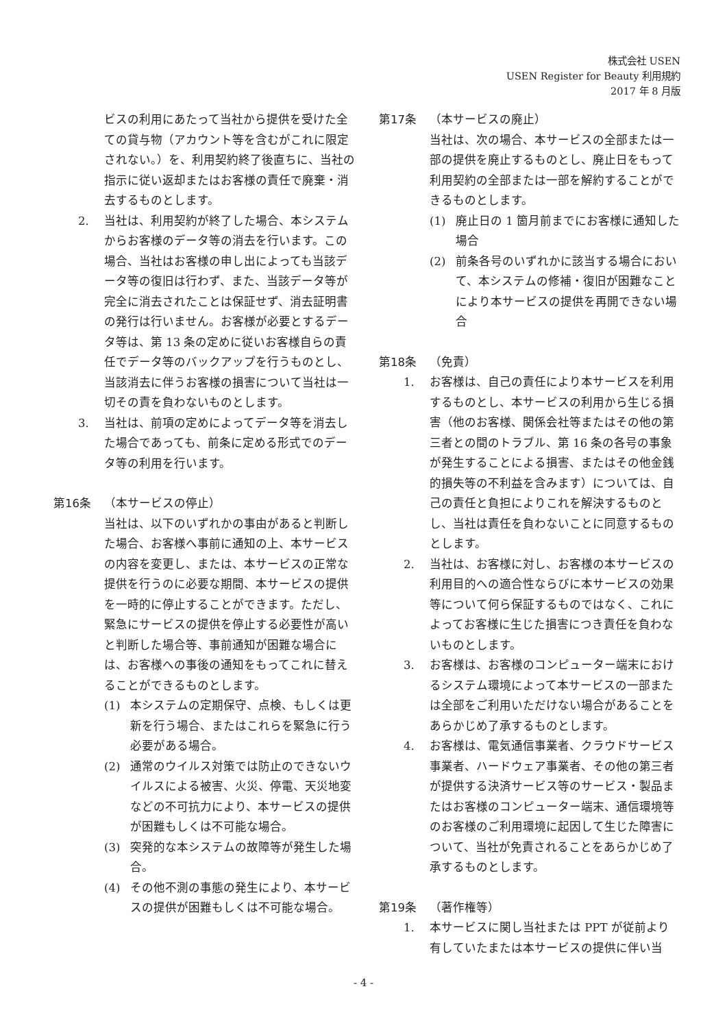株式会社 USEN
USEN Register for Beauty 利用規約
2017 年 8 月版
ビスの利用にあたって当社から提供を受けた全ての貸与物（アカウント等を含むがこれに限定されない。）を、利用契約終了後直ちに、当社の指示に従い返却またはお客様の責任で廃棄・消去するものとします。
2. 当社は、利用契約が終了した場合、本システムからお客様のデータ等の消去を行います。この場合、当社はお客様の申し出によっても当該データ等の復旧は行わず、また、当該データ等が完全に消去されたことは保証せず、消去証明書の発行は行いません。お客様が必要とするデータ等は、第 13 条の定めに従いお客様自らの責任でデータ等のバックアップを行うものとし、当該消去に伴うお客様の損害について当社は一切その責を負わないものとします。
3. 当社は、前項の定めによってデータ等を消去した場合であっても、前条に定める形式でのデータ等の利用を行います。
第16条 （本サービスの停止）
当社は、以下のいずれかの事由があると判断した場合、お客様へ事前に通知の上、本サービスの内容を変更し、または、本サービスの正常な提供を行うのに必要な期間、本サービスの提供を一時的に停止することができます。ただし、緊急にサービスの提供を停止する必要性が高いと判断した場合等、事前通知が困難な場合には、お客様への事後の通知をもってこれに替えることができるものとします。
(1) 本システムの定期保守、点検、もしくは更新を行う場合、またはこれらを緊急に行う必要がある場合。
(2) 通常のウイルス対策では防止のできないウイルスによる被害、火災、停電、天災地変などの不可抗力により、本サービスの提供が困難もしくは不可能な場合。
(3) 突発的な本システムの故障等が発生した場合。
(4) その他不測の事態の発生により、本サービスの提供が困難もしくは不可能な場合。
第17条 （本サービスの廃止）
当社は、次の場合、本サービスの全部または一部の提供を廃止するものとし、廃止日をもって利用契約の全部または一部を解約することができるものとします。
(1) 廃止日の 1 箇月前までにお客様に通知した場合
(2) 前条各号のいずれかに該当する場合において、本システムの修補・復旧が困難なことにより本サービスの提供を再開できない場合
第18条 （免責）
1. お客様は、自己の責任により本サービスを利用するものとし、本サービスの利用から生じる損害（他のお客様、関係会社等またはその他の第三者との間のトラブル、第 16 条の各号の事象が発生することによる損害、またはその他金銭的損失等の不利益を含みます）については、自己の責任と負担によりこれを解決するものとし、当社は責任を負わないことに同意するものとします。
2. 当社は、お客様に対し、お客様の本サービスの利用目的への適合性ならびに本サービスの効果等について何ら保証するものではなく、これによってお客様に生じた損害につき責任を負わないものとします。
3. お客様は、お客様のコンピューター端末におけるシステム環境によって本サービスの一部または全部をご利用いただけない場合があることをあらかじめ了承するものとします。
4. お客様は、電気通信事業者、クラウドサービス事業者、ハードウェア事業者、その他の第三者が提供する決済サービス等のサービス・製品またはお客様のコンピューター端末、通信環境等のお客様のご利用環境に起因して生じた障害について、当社が免責されることをあらかじめ了承するものとします。
第19条 （著作権等）
1. 本サービスに関し当社または PPT が従前より有していたまたは本サービスの提供に伴い当
- 4 -